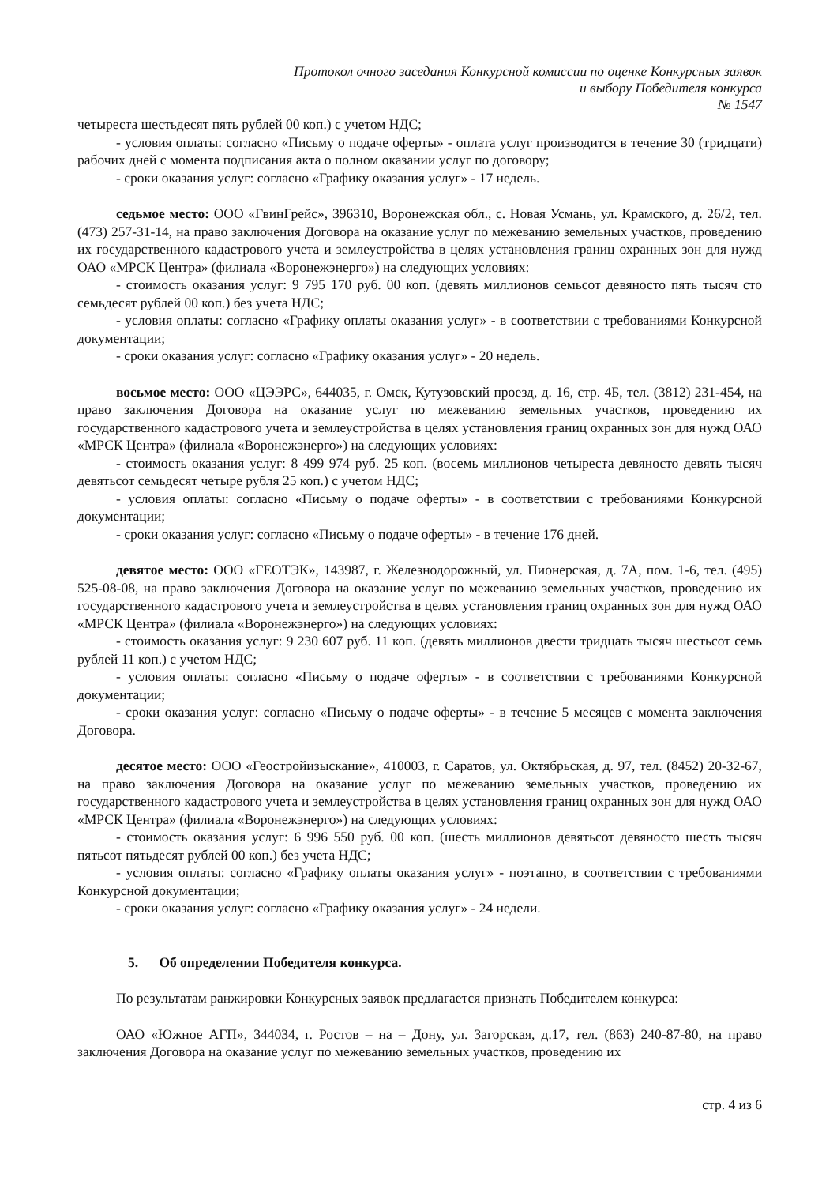Протокол очного заседания Конкурсной комиссии по оценке Конкурсных заявок
и выбору Победителя конкурса
№ 1547
четыреста шестьдесят пять рублей 00 коп.) с учетом НДС;
- условия оплаты: согласно «Письму о подаче оферты» - оплата услуг производится в течение 30 (тридцати) рабочих дней с момента подписания акта о полном оказании услуг по договору;
- сроки оказания услуг: согласно «Графику оказания услуг» - 17 недель.
седьмое место: ООО «ГвинГрейс», 396310, Воронежская обл., с. Новая Усмань, ул. Крамского, д. 26/2, тел. (473) 257-31-14, на право заключения Договора на оказание услуг по межеванию земельных участков, проведению их государственного кадастрового учета и землеустройства в целях установления границ охранных зон для нужд ОАО «МРСК Центра» (филиала «Воронежэнерго») на следующих условиях:
- стоимость оказания услуг: 9 795 170 руб. 00 коп. (девять миллионов семьсот девяносто пять тысяч сто семьдесят рублей 00 коп.) без учета НДС;
- условия оплаты: согласно «Графику оплаты оказания услуг» - в соответствии с требованиями Конкурсной документации;
- сроки оказания услуг: согласно «Графику оказания услуг» - 20 недель.
восьмое место: ООО «ЦЭЭРС», 644035, г. Омск, Кутузовский проезд, д. 16, стр. 4Б, тел. (3812) 231-454, на право заключения Договора на оказание услуг по межеванию земельных участков, проведению их государственного кадастрового учета и землеустройства в целях установления границ охранных зон для нужд ОАО «МРСК Центра» (филиала «Воронежэнерго») на следующих условиях:
- стоимость оказания услуг: 8 499 974 руб. 25 коп. (восемь миллионов четыреста девяносто девять тысяч девятьсот семьдесят четыре рубля 25 коп.) с учетом НДС;
- условия оплаты: согласно «Письму о подаче оферты» - в соответствии с требованиями Конкурсной документации;
- сроки оказания услуг: согласно «Письму о подаче оферты» - в течение 176 дней.
девятое место: ООО «ГЕОТЭК», 143987, г. Железнодорожный, ул. Пионерская, д. 7А, пом. 1-6, тел. (495) 525-08-08, на право заключения Договора на оказание услуг по межеванию земельных участков, проведению их государственного кадастрового учета и землеустройства в целях установления границ охранных зон для нужд ОАО «МРСК Центра» (филиала «Воронежэнерго») на следующих условиях:
- стоимость оказания услуг: 9 230 607 руб. 11 коп. (девять миллионов двести тридцать тысяч шестьсот семь рублей 11 коп.) с учетом НДС;
- условия оплаты: согласно «Письму о подаче оферты» - в соответствии с требованиями Конкурсной документации;
- сроки оказания услуг: согласно «Письму о подаче оферты» - в течение 5 месяцев с момента заключения Договора.
десятое место: ООО «Геостройизыскание», 410003, г. Саратов, ул. Октябрьская, д. 97, тел. (8452) 20-32-67, на право заключения Договора на оказание услуг по межеванию земельных участков, проведению их государственного кадастрового учета и землеустройства в целях установления границ охранных зон для нужд ОАО «МРСК Центра» (филиала «Воронежэнерго») на следующих условиях:
- стоимость оказания услуг: 6 996 550 руб. 00 коп. (шесть миллионов девятьсот девяносто шесть тысяч пятьсот пятьдесят рублей 00 коп.) без учета НДС;
- условия оплаты: согласно «Графику оплаты оказания услуг» - поэтапно, в соответствии с требованиями Конкурсной документации;
- сроки оказания услуг: согласно «Графику оказания услуг» - 24 недели.
5. Об определении Победителя конкурса.
По результатам ранжировки Конкурсных заявок предлагается признать Победителем конкурса:
ОАО «Южное АГП», 344034, г. Ростов – на – Дону, ул. Загорская, д.17, тел. (863) 240-87-80, на право заключения Договора на оказание услуг по межеванию земельных участков, проведению их
стр. 4 из 6